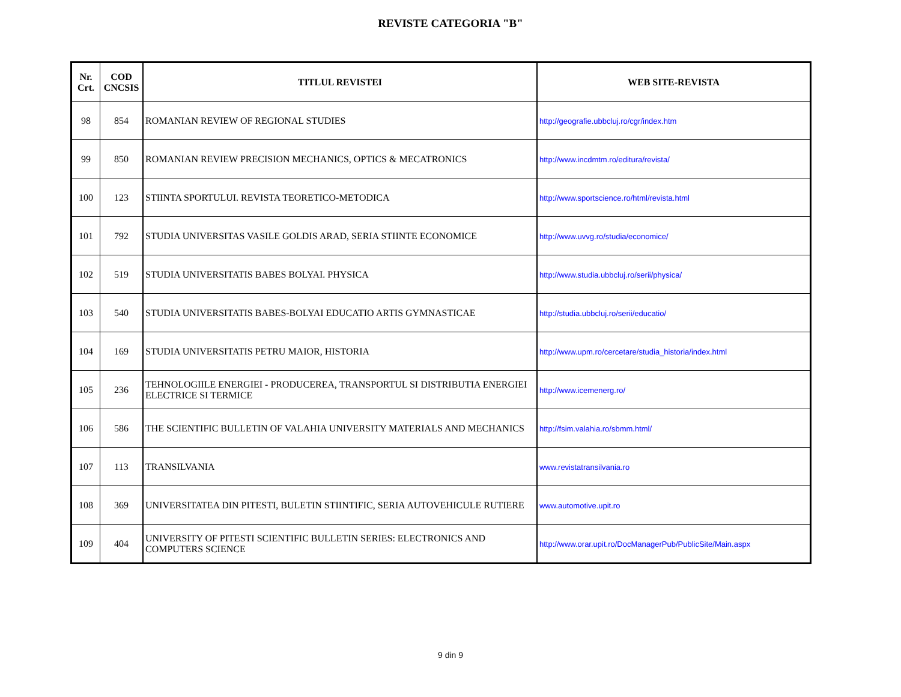REVISTE CATEGORIA "B"
| Nr. Crt. | COD CNCSIS | TITLUL REVISTEI | WEB SITE-REVISTA |
| --- | --- | --- | --- |
| 98 | 854 | ROMANIAN REVIEW OF REGIONAL STUDIES | http://geografie.ubbcluj.ro/cgr/index.htm |
| 99 | 850 | ROMANIAN REVIEW PRECISION MECHANICS, OPTICS & MECATRONICS | http://www.incdmtm.ro/editura/revista/ |
| 100 | 123 | STIINTA SPORTULUI. REVISTA TEORETICO-METODICA | http://www.sportscience.ro/html/revista.html |
| 101 | 792 | STUDIA UNIVERSITAS VASILE GOLDIS ARAD, SERIA STIINTE ECONOMICE | http://www.uvvg.ro/studia/economice/ |
| 102 | 519 | STUDIA UNIVERSITATIS BABES BOLYAI. PHYSICA | http://www.studia.ubbcluj.ro/serii/physica/ |
| 103 | 540 | STUDIA UNIVERSITATIS BABES-BOLYAI EDUCATIO ARTIS GYMNASTICAE | http://studia.ubbcluj.ro/serii/educatio/ |
| 104 | 169 | STUDIA UNIVERSITATIS PETRU MAIOR, HISTORIA | http://www.upm.ro/cercetare/studia_historia/index.html |
| 105 | 236 | TEHNOLOGIILE ENERGIEI - PRODUCEREA, TRANSPORTUL SI DISTRIBUTIA ENERGIEI ELECTRICE SI TERMICE | http://www.icemenerg.ro/ |
| 106 | 586 | THE SCIENTIFIC BULLETIN OF VALAHIA UNIVERSITY MATERIALS AND MECHANICS | http://fsim.valahia.ro/sbmm.html/ |
| 107 | 113 | TRANSILVANIA | www.revistatransilvania.ro |
| 108 | 369 | UNIVERSITATEA DIN PITESTI, BULETIN STIINTIFIC, SERIA AUTOVEHICULE RUTIERE | www.automotive.upit.ro |
| 109 | 404 | UNIVERSITY OF PITESTI SCIENTIFIC BULLETIN SERIES: ELECTRONICS AND COMPUTERS SCIENCE | http://www.orar.upit.ro/DocManagerPub/PublicSite/Main.aspx |
9 din 9